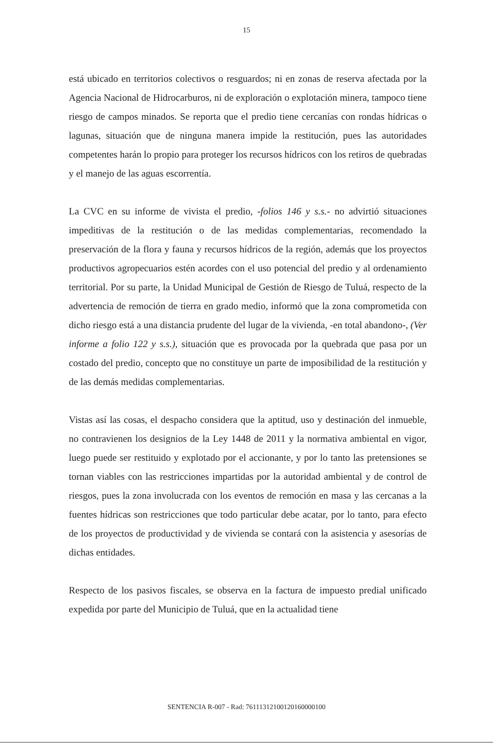15
está ubicado en territorios colectivos o resguardos; ni en zonas de reserva afectada por la Agencia Nacional de Hidrocarburos, ni de exploración o explotación minera, tampoco tiene riesgo de campos minados. Se reporta que el predio tiene cercanías con rondas hídricas o lagunas, situación que de ninguna manera impide la restitución, pues las autoridades competentes harán lo propio para proteger los recursos hídricos con los retiros de quebradas y el manejo de las aguas escorrentía.
La CVC en su informe de vivista el predio, -folios 146 y s.s.- no advirtió situaciones impeditivas de la restitución o de las medidas complementarias, recomendado la preservación de la flora y fauna y recursos hídricos de la región, además que los proyectos productivos agropecuarios estén acordes con el uso potencial del predio y al ordenamiento territorial. Por su parte, la Unidad Municipal de Gestión de Riesgo de Tuluá, respecto de la advertencia de remoción de tierra en grado medio, informó que la zona comprometida con dicho riesgo está a una distancia prudente del lugar de la vivienda, -en total abandono-, (Ver informe a folio 122 y s.s.), situación que es provocada por la quebrada que pasa por un costado del predio, concepto que no constituye un parte de imposibilidad de la restitución y de las demás medidas complementarias.
Vistas así las cosas, el despacho considera que la aptitud, uso y destinación del inmueble, no contravienen los designios de la Ley 1448 de 2011 y la normativa ambiental en vigor, luego puede ser restituido y explotado por el accionante, y por lo tanto las pretensiones se tornan viables con las restricciones impartidas por la autoridad ambiental y de control de riesgos, pues la zona involucrada con los eventos de remoción en masa y las cercanas a la fuentes hídricas son restricciones que todo particular debe acatar, por lo tanto, para efecto de los proyectos de productividad y de vivienda se contará con la asistencia y asesorías de dichas entidades.
Respecto de los pasivos fiscales, se observa en la factura de impuesto predial unificado expedida por parte del Municipio de Tuluá, que en la actualidad tiene
SENTENCIA R-007 - Rad: 76111312100120160000100